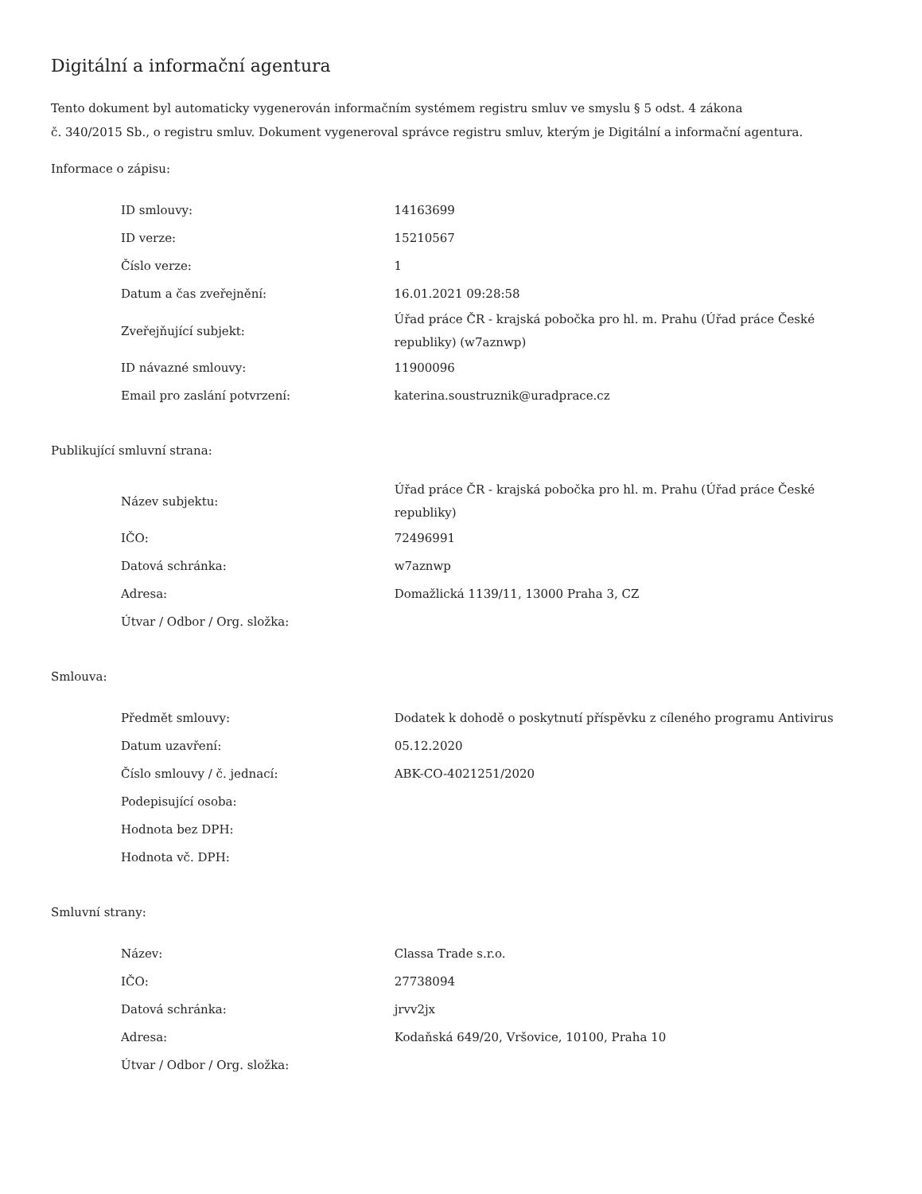Digitální a informační agentura
Tento dokument byl automaticky vygenerován informačním systémem registru smluv ve smyslu § 5 odst. 4 zákona
č. 340/2015 Sb., o registru smluv. Dokument vygeneroval správce registru smluv, kterým je Digitální a informační agentura.
Informace o zápisu:
| ID smlouvy: | 14163699 |
| ID verze: | 15210567 |
| Číslo verze: | 1 |
| Datum a čas zveřejnění: | 16.01.2021 09:28:58 |
| Zveřejňující subjekt: | Úřad práce ČR - krajská pobočka pro hl. m. Prahu (Úřad práce České republiky) (w7aznwp) |
| ID návazné smlouvy: | 11900096 |
| Email pro zaslání potvrzení: | katerina.soustruznik@uradprace.cz |
Publikující smluvní strana:
| Název subjektu: | Úřad práce ČR - krajská pobočka pro hl. m. Prahu (Úřad práce České republiky) |
| IČO: | 72496991 |
| Datová schránka: | w7aznwp |
| Adresa: | Domažlická 1139/11, 13000 Praha 3, CZ |
| Útvar / Odbor / Org. složka: | |
Smlouva:
| Předmět smlouvy: | Dodatek k dohodě o poskytnutí příspěvku z cíleného programu Antivirus |
| Datum uzavření: | 05.12.2020 |
| Číslo smlouvy / č. jednací: | ABK-CO-4021251/2020 |
| Podepisující osoba: | |
| Hodnota bez DPH: | |
| Hodnota vč. DPH: | |
Smluvní strany:
| Název: | Classa Trade s.r.o. |
| IČO: | 27738094 |
| Datová schránka: | jrvv2jx |
| Adresa: | Kodaňská 649/20, Vršovice, 10100, Praha 10 |
| Útvar / Odbor / Org. složka: | |